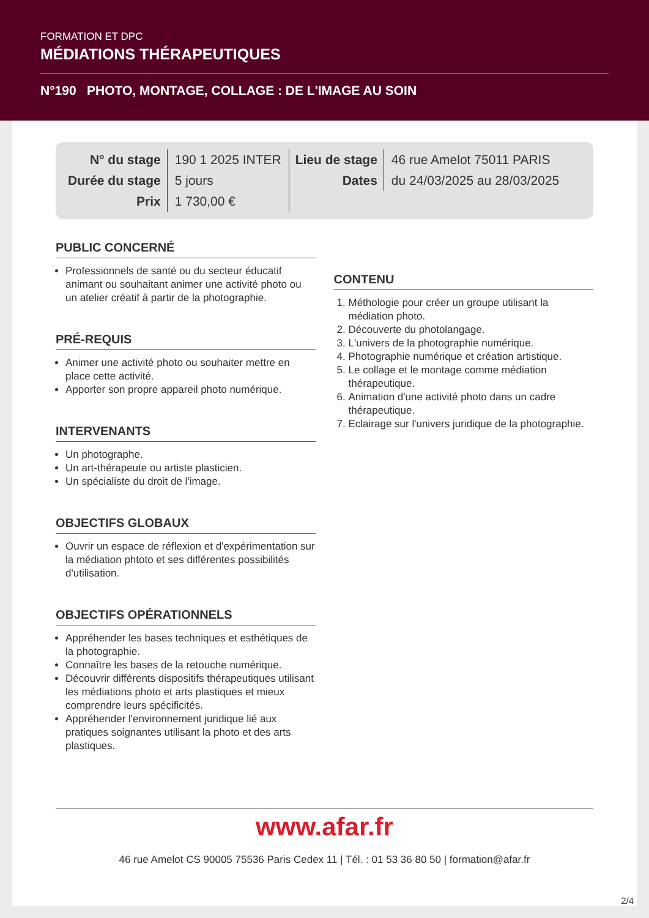FORMATION ET DPC
MÉDIATIONS THÉRAPEUTIQUES
N°190 PHOTO, MONTAGE, COLLAGE : DE L'IMAGE AU SOIN
| N° du stage | 190 1 2025 INTER | Lieu de stage | 46 rue Amelot 75011 PARIS |
| Durée du stage | 5 jours | Dates | du 24/03/2025 au 28/03/2025 |
| Prix | 1 730,00 € | | |
PUBLIC CONCERNÉ
Professionnels de santé ou du secteur éducatif animant ou souhaitant animer une activité photo ou un atelier créatif à partir de la photographie.
PRÉ-REQUIS
Animer une activité photo ou souhaiter mettre en place cette activité.
Apporter son propre appareil photo numérique.
INTERVENANTS
Un photographe.
Un art-thérapeute ou artiste plasticien.
Un spécialiste du droit de l'image.
OBJECTIFS GLOBAUX
Ouvrir un espace de réflexion et d'expérimentation sur la médiation phtoto et ses différentes possibilités d'utilisation.
OBJECTIFS OPÉRATIONNELS
Appréhender les bases techniques et esthétiques de la photographie.
Connaître les bases de la retouche numérique.
Découvrir différents dispositifs thérapeutiques utilisant les médiations photo et arts plastiques et mieux comprendre leurs spécificités.
Appréhender l'environnement juridique lié aux pratiques soignantes utilisant la photo et des arts plastiques.
CONTENU
1. Méthologie pour créer un groupe utilisant la médiation photo.
2. Découverte du photolangage.
3. L'univers de la photographie numérique.
4. Photographie numérique et création artistique.
5. Le collage et le montage comme médiation thérapeutique.
6. Animation d'une activité photo dans un cadre thérapeutique.
7. Eclairage sur l'univers juridique de la photographie.
www.afar.fr
46 rue Amelot CS 90005 75536 Paris Cedex 11 | Tél. : 01 53 36 80 50 | formation@afar.fr
2/4